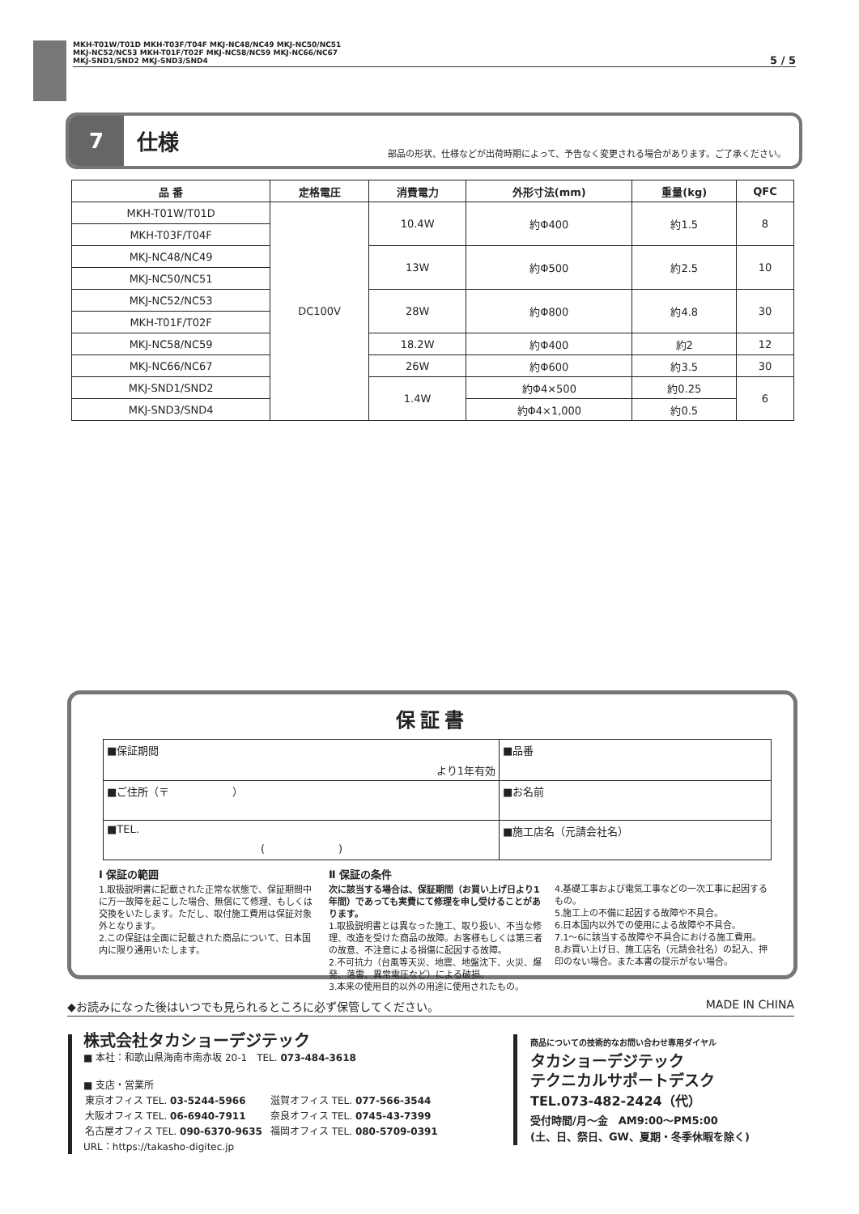MKH-T01W/T01D MKH-T03F/T04F MKJ-NC48/NC49 MKJ-NC50/NC51
MKJ-NC52/NC53 MKH-T01F/T02F MKJ-NC58/NC59 MKJ-NC66/NC67
MKJ-SND1/SND2 MKJ-SND3/SND4
5 / 5
7
仕様
部品の形状、仕様などが出荷時期によって、予告なく変更される場合があります。ご了承ください。
| 品 番 | 定格電圧 | 消費電力 | 外形寸法(mm) | 重量(kg) | QFC |
| --- | --- | --- | --- | --- | --- |
| MKH-T01W/T01D | DC100V | 10.4W | 約Φ400 | 約1.5 | 8 |
| MKH-T03F/T04F | | | | | |
| MKJ-NC48/NC49 | | 13W | 約Φ500 | 約2.5 | 10 |
| MKJ-NC50/NC51 | | | | | |
| MKJ-NC52/NC53 | | 28W | 約Φ800 | 約4.8 | 30 |
| MKH-T01F/T02F | | | | | |
| MKJ-NC58/NC59 | | 18.2W | 約Φ400 | 約2 | 12 |
| MKJ-NC66/NC67 | | 26W | 約Φ600 | 約3.5 | 30 |
| MKJ-SND1/SND2 | | 1.4W | 約Φ4×500 | 約0.25 | 6 |
| MKJ-SND3/SND4 | | | 約Φ4×1,000 | 約0.5 | |
保証書
| ■保証期間 より1年有効 | ■品番 |
| ■ご住所（〒 ） | ■お名前 |
| ■TEL. ( ) | ■施工店名（元請会社名） |
Ⅰ 保証の範囲
1.取扱説明書に記載された正常な状態で、保証期間中に万一故障を起こした場合、無償にて修理、もしくは交換をいたします。ただし、取付施工費用は保証対象外となります。
2.この保証は全面に記載された商品について、日本国内に限り通用いたします。
Ⅱ 保証の条件
次に該当する場合は、保証期間（お買い上げ日より1年間）であっても実費にて修理を申し受けることがあります。
1.取扱説明書とは異なった施工、取り扱い、不当な修理、改造を受けた商品の故障。お客様もしくは第三者の故意、不注意による損傷に起因する故障。
2.不可抗力（台風等天災、地震、地盤沈下、火災、爆発、落雷、異常電圧など）による破損。
3.本来の使用目的以外の用途に使用されたもの。
4.基礎工事および電気工事などの一次工事に起因するもの。
5.施工上の不備に起因する故障や不具合。
6.日本国内以外での使用による故障や不具合。
7.1〜6に該当する故障や不具合における施工費用。
8.お買い上げ日、施工店名（元請会社名）の記入、押印のない場合。また本書の提示がない場合。
◆お読みになった後はいつでも見られるところに必ず保管してください。 MADE IN CHINA
株式会社タカショーデジテック
■ 本社：和歌山県海南市南赤坂 20-1　TEL. 073-484-3618
■ 支店・営業所
| 東京オフィス TEL. 03-5244-5966 | 滋賀オフィス TEL. 077-566-3544 |
| 大阪オフィス TEL. 06-6940-7911 | 奈良オフィス TEL. 0745-43-7399 |
| 名古屋オフィス TEL. 090-6370-9635 | 福岡オフィス TEL. 080-5709-0391 |
URL：https://takasho-digitec.jp
商品についての技術的なお問い合わせ専用ダイヤル
タカショーデジテック
テクニカルサポートデスク
TEL.073-482-2424（代）
受付時間/月〜金　AM9:00〜PM5:00
(土、日、祭日、GW、夏期・冬季休暇を除く)